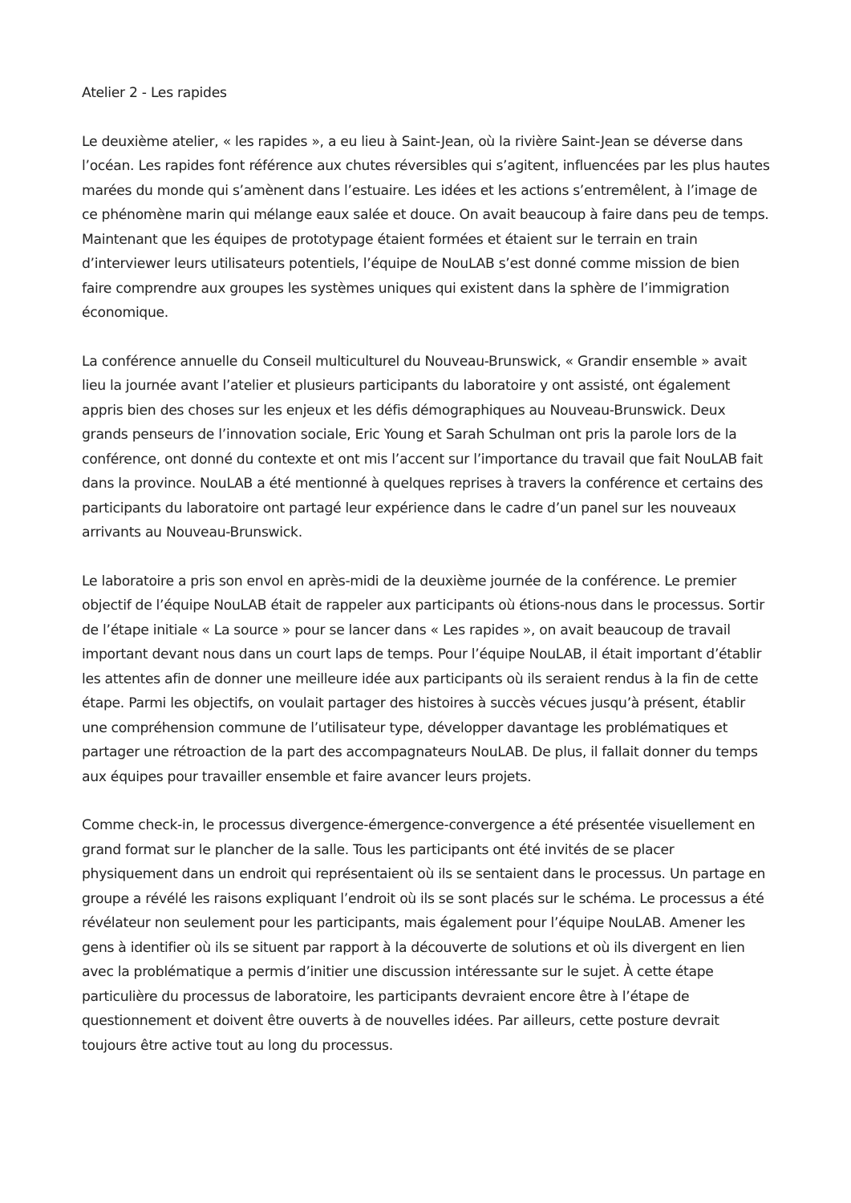Atelier 2 - Les rapides
Le deuxième atelier, « les rapides », a eu lieu à Saint-Jean, où la rivière Saint-Jean se déverse dans l’océan. Les rapides font référence aux chutes réversibles qui s’agitent, influencées par les plus hautes marées du monde qui s’amènent dans l’estuaire. Les idées et les actions s’entremêlent, à l’image de ce phénomène marin qui mélange eaux salée et douce. On avait beaucoup à faire dans peu de temps. Maintenant que les équipes de prototypage étaient formées et étaient sur le terrain en train d’interviewer leurs utilisateurs potentiels, l’équipe de NouLAB s’est donné comme mission de bien faire comprendre aux groupes les systèmes uniques qui existent dans la sphère de l’immigration économique.
La conférence annuelle du Conseil multiculturel du Nouveau-Brunswick, « Grandir ensemble » avait lieu la journée avant l’atelier et plusieurs participants du laboratoire y ont assisté, ont également appris bien des choses sur les enjeux et les défis démographiques au Nouveau-Brunswick. Deux grands penseurs de l’innovation sociale, Eric Young et Sarah Schulman ont pris la parole lors de la conférence, ont donné du contexte et ont mis l’accent sur l’importance du travail que fait NouLAB fait dans la province. NouLAB a été mentionné à quelques reprises à travers la conférence et certains des participants du laboratoire ont partagé leur expérience dans le cadre d’un panel sur les nouveaux arrivants au Nouveau-Brunswick.
Le laboratoire a pris son envol en après-midi de la deuxième journée de la conférence. Le premier objectif de l’équipe NouLAB était de rappeler aux participants où étions-nous dans le processus. Sortir de l’étape initiale « La source » pour se lancer dans « Les rapides », on avait beaucoup de travail important devant nous dans un court laps de temps. Pour l’équipe NouLAB, il était important d’établir les attentes afin de donner une meilleure idée aux participants où ils seraient rendus à la fin de cette étape. Parmi les objectifs, on voulait partager des histoires à succès vécues jusqu’à présent, établir une compréhension commune de l’utilisateur type, développer davantage les problématiques et partager une rétroaction de la part des accompagnateurs NouLAB. De plus, il fallait donner du temps aux équipes pour travailler ensemble et faire avancer leurs projets.
Comme check-in, le processus divergence-émergence-convergence a été présentée visuellement en grand format sur le plancher de la salle. Tous les participants ont été invités de se placer physiquement dans un endroit qui représentaient où ils se sentaient dans le processus. Un partage en groupe a révélé les raisons expliquant l’endroit où ils se sont placés sur le schéma. Le processus a été révélateur non seulement pour les participants, mais également pour l’équipe NouLAB. Amener les gens à identifier où ils se situent par rapport à la découverte de solutions et où ils divergent en lien avec la problématique a permis d’initier une discussion intéressante sur le sujet. À cette étape particulière du processus de laboratoire, les participants devraient encore être à l’étape de questionnement et doivent être ouverts à de nouvelles idées. Par ailleurs, cette posture devrait toujours être active tout au long du processus.